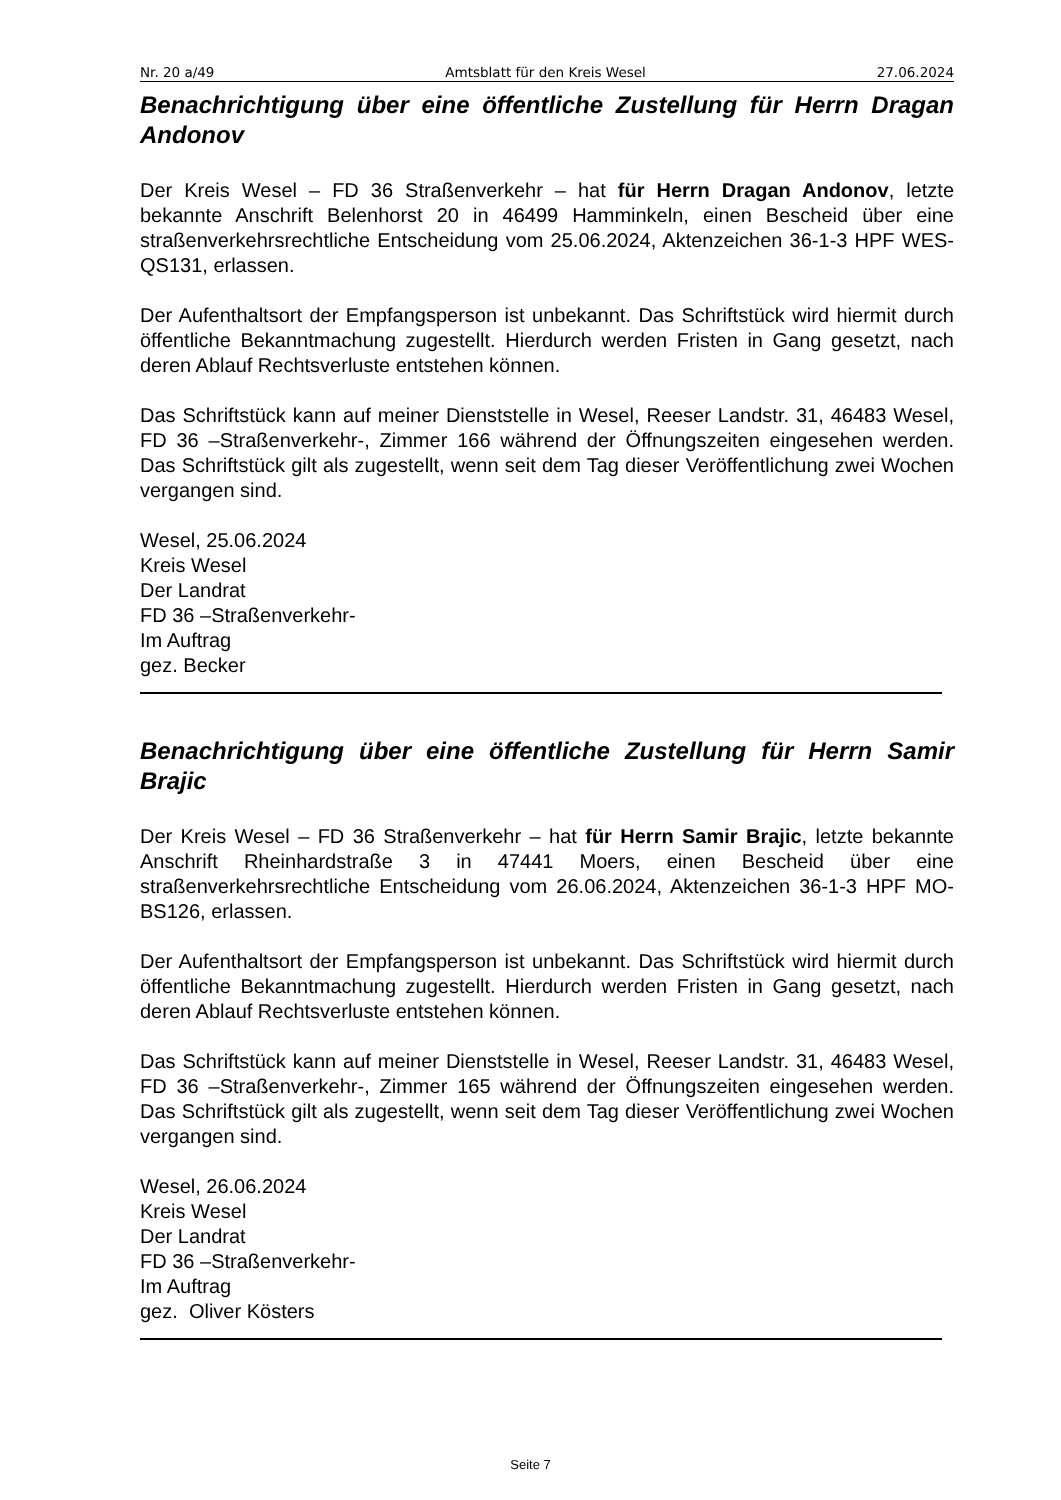Nr. 20 a/49 Amtsblatt für den Kreis Wesel 27.06.2024
Benachrichtigung über eine öffentliche Zustellung für Herrn Dragan Andonov
Der Kreis Wesel – FD 36 Straßenverkehr – hat für Herrn Dragan Andonov, letzte bekannte Anschrift Belenhorst 20 in 46499 Hamminkeln, einen Bescheid über eine straßenverkehrsrechtliche Entscheidung vom 25.06.2024, Aktenzeichen 36-1-3 HPF WES-QS131, erlassen.
Der Aufenthaltsort der Empfangsperson ist unbekannt. Das Schriftstück wird hiermit durch öffentliche Bekanntmachung zugestellt. Hierdurch werden Fristen in Gang gesetzt, nach deren Ablauf Rechtsverluste entstehen können.
Das Schriftstück kann auf meiner Dienststelle in Wesel, Reeser Landstr. 31, 46483 Wesel, FD 36 –Straßenverkehr-, Zimmer 166 während der Öffnungszeiten eingesehen werden. Das Schriftstück gilt als zugestellt, wenn seit dem Tag dieser Veröffentlichung zwei Wochen vergangen sind.
Wesel, 25.06.2024
Kreis Wesel
Der Landrat
FD 36 –Straßenverkehr-
Im Auftrag
gez. Becker
Benachrichtigung über eine öffentliche Zustellung für Herrn Samir Brajic
Der Kreis Wesel – FD 36 Straßenverkehr – hat für Herrn Samir Brajic, letzte bekannte Anschrift Rheinhardstraße 3 in 47441 Moers, einen Bescheid über eine straßenverkehrsrechtliche Entscheidung vom 26.06.2024, Aktenzeichen 36-1-3 HPF MO-BS126, erlassen.
Der Aufenthaltsort der Empfangsperson ist unbekannt. Das Schriftstück wird hiermit durch öffentliche Bekanntmachung zugestellt. Hierdurch werden Fristen in Gang gesetzt, nach deren Ablauf Rechtsverluste entstehen können.
Das Schriftstück kann auf meiner Dienststelle in Wesel, Reeser Landstr. 31, 46483 Wesel, FD 36 –Straßenverkehr-, Zimmer 165 während der Öffnungszeiten eingesehen werden. Das Schriftstück gilt als zugestellt, wenn seit dem Tag dieser Veröffentlichung zwei Wochen vergangen sind.
Wesel, 26.06.2024
Kreis Wesel
Der Landrat
FD 36 –Straßenverkehr-
Im Auftrag
gez. Oliver Kösters
Seite 7